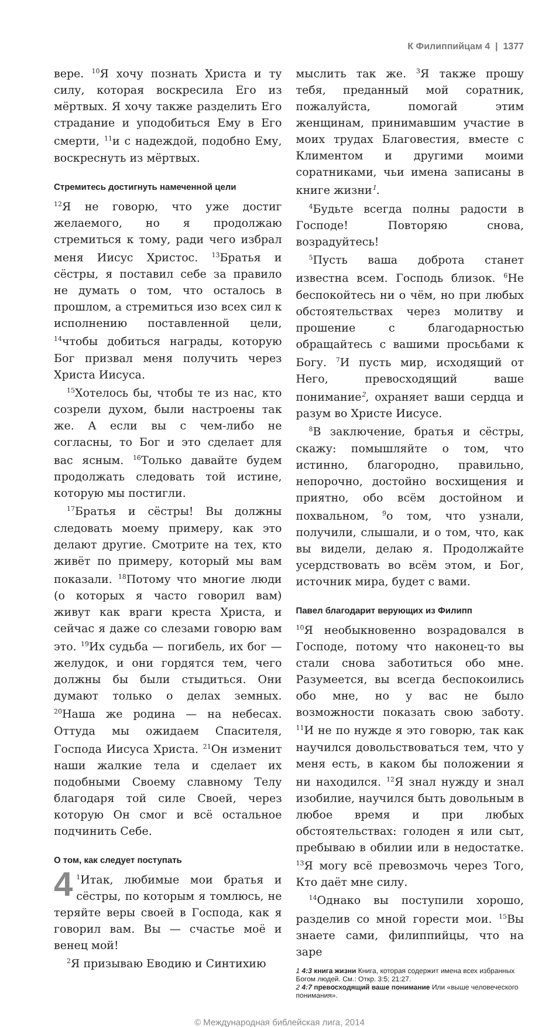К Филиппийцам 4 | 1377
вере. <sup>10</sup>Я хочу познать Христа и ту силу, которая воскресила Его из мёртвых. Я хочу также разделить Его страдание и уподобиться Ему в Его смерти, <sup>11</sup>и с надеждой, подобно Ему, воскреснуть из мёртвых.
Стремитесь достигнуть намеченной цели
<sup>12</sup> Я не говорю, что уже достиг желаемого, но я продолжаю стремиться к тому, ради чего избрал меня Иисус Христос. <sup>13</sup>Братья и сёстры, я поставил себе за правило не думать о том, что осталось в прошлом, а стремиться изо всех сил к исполнению поставленной цели, <sup>14</sup>чтобы добиться награды, которую Бог призвал меня получить через Христа Иисуса.
<sup>15</sup> Хотелось бы, чтобы те из нас, кто созрели духом, были настроены так же. А если вы с чем-либо не согласны, то Бог и это сделает для вас ясным. <sup>16</sup>Только давайте будем продолжать следовать той истине, которую мы постигли.
<sup>17</sup> Братья и сёстры! Вы должны следовать моему примеру, как это делают другие. Смотрите на тех, кто живёт по примеру, который мы вам показали. <sup>18</sup>Потому что многие люди (о которых я часто говорил вам) живут как враги креста Христа, и сейчас я даже со слезами говорю вам это. <sup>19</sup>Их судьба — погибель, их бог — желудок, и они гордятся тем, чего должны бы были стыдиться. Они думают только о делах земных. <sup>20</sup>Наша же родина — на небесах. Оттуда мы ожидаем Спасителя, Господа Иисуса Христа. <sup>21</sup>Он изменит наши жалкие тела и сделает их подобными Своему славному Телу благодаря той силе Своей, через которую Он смог и всё остальное подчинить Себе.
О том, как следует поступать
4<sup>1</sup>Итак, любимые мои братья и сёстры, по которым я томлюсь, не теряйте веры своей в Господа, как я говорил вам. Вы — счастье моё и венец мой!
<sup>2</sup> Я призываю Еводию и Синтихию
мыслить так же. <sup>3</sup>Я также прошу тебя, преданный мой соратник, пожалуйста, помогай этим женщинам, принимавшим участие в моих трудах Благовестия, вместе с Климентом и другими моими соратниками, чьи имена записаны в книге жизни<sup>1</sup>.
<sup>4</sup> Будьте всегда полны радости в Господе! Повторяю снова, возрадуйтесь!
<sup>5</sup> Пусть ваша доброта станет известна всем. Господь близок. <sup>6</sup>Не беспокойтесь ни о чём, но при любых обстоятельствах через молитву и прошение с благодарностью обращайтесь с вашими просьбами к Богу. <sup>7</sup>И пусть мир, исходящий от Него, превосходящий ваше понимание<sup>2</sup>, охраняет ваши сердца и разум во Христе Иисусе.
<sup>8</sup> В заключение, братья и сёстры, скажу: помышляйте о том, что истинно, благородно, правильно, непорочно, достойно восхищения и приятно, обо всём достойном и похвальном, <sup>9</sup>о том, что узнали, получили, слышали, и о том, что, как вы видели, делаю я. Продолжайте усердствовать во всём этом, и Бог, источник мира, будет с вами.
Павел благодарит верующих из Филипп
<sup>10</sup> Я необыкновенно возрадовался в Господе, потому что наконец-то вы стали снова заботиться обо мне. Разумеется, вы всегда беспокоились обо мне, но у вас не было возможности показать свою заботу. <sup>11</sup>И не по нужде я это говорю, так как научился довольствоваться тем, что у меня есть, в каком бы положении я ни находился. <sup>12</sup>Я знал нужду и знал изобилие, научился быть довольным в любое время и при любых обстоятельствах: голоден я или сыт, пребываю в обилии или в недостатке. <sup>13</sup>Я могу всё превозмочь через Того, Кто даёт мне силу.
<sup>14</sup> Однако вы поступили хорошо, разделив со мной горести мои. <sup>15</sup>Вы знаете сами, филиппийцы, что на заре
1 4:3 книга жизни Книга, которая содержит имена всех избранных Богом людей. См.: Откр. 3:5; 21:27.
2 4:7 превосходящий ваше понимание Или «выше человеческого понимания».
© Международная библейская лига, 2014